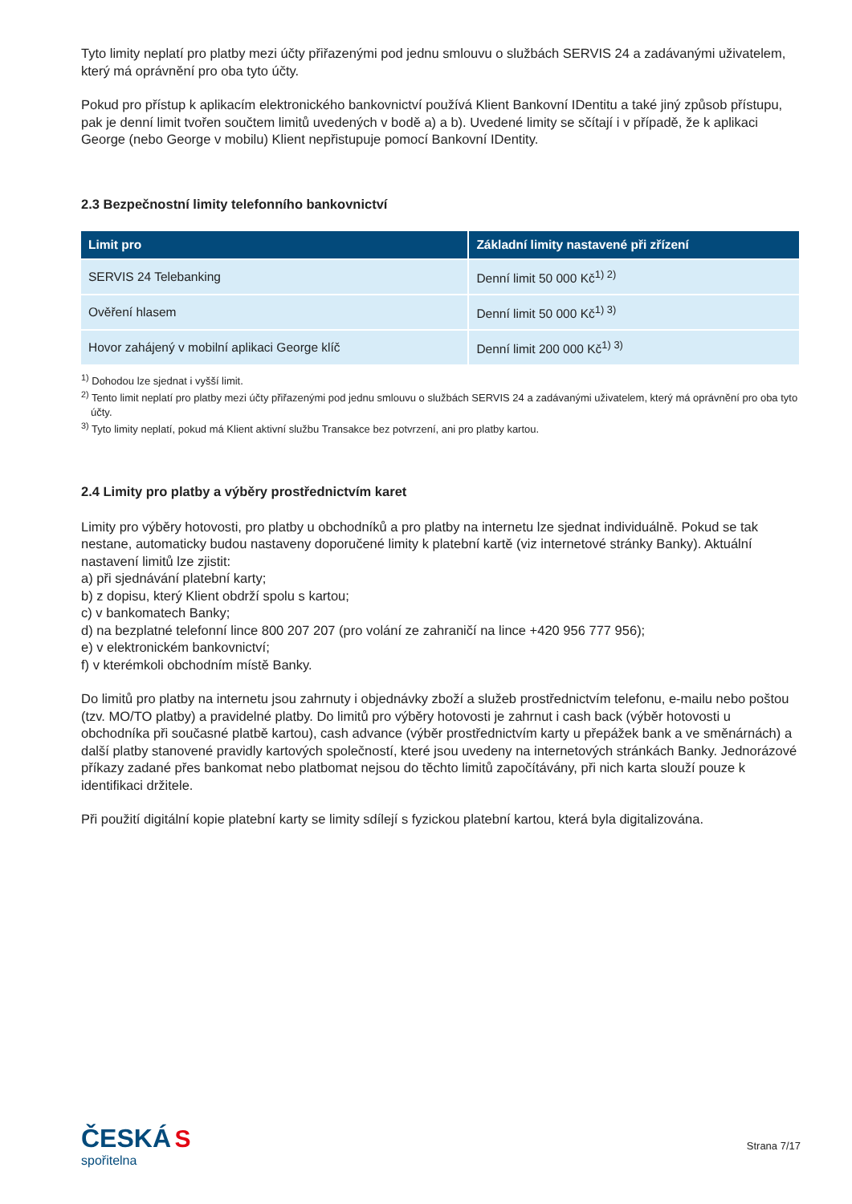Tyto limity neplatí pro platby mezi účty přiřazenými pod jednu smlouvu o službách SERVIS 24 a zadávanými uživatelem, který má oprávnění pro oba tyto účty.
Pokud pro přístup k aplikacím elektronického bankovnictví používá Klient Bankovní IDentitu a také jiný způsob přístupu, pak je denní limit tvořen součtem limitů uvedených v bodě a) a b). Uvedené limity se sčítají i v případě, že k aplikaci George (nebo George v mobilu) Klient nepřistupuje pomocí Bankovní IDentity.
2.3 Bezpečnostní limity telefonního bankovnictví
| Limit pro | Základní limity nastavené při zřízení |
| --- | --- |
| SERVIS 24 Telebanking | Denní limit 50 000 Kč<sup>1) 2)</sup> |
| Ověření hlasem | Denní limit 50 000 Kč<sup>1) 3)</sup> |
| Hovor zahájený v mobilní aplikaci George klíč | Denní limit 200 000 Kč<sup>1) 3)</sup> |
<sup>1)</sup> Dohodou lze sjednat i vyšší limit.
<sup>2)</sup> Tento limit neplatí pro platby mezi účty přiřazenými pod jednu smlouvu o službách SERVIS 24 a zadávanými uživatelem, který má oprávnění pro oba tyto účty.
<sup>3)</sup> Tyto limity neplatí, pokud má Klient aktivní službu Transakce bez potvrzení, ani pro platby kartou.
2.4 Limity pro platby a výběry prostřednictvím karet
Limity pro výběry hotovosti, pro platby u obchodníků a pro platby na internetu lze sjednat individuálně. Pokud se tak nestane, automaticky budou nastaveny doporučené limity k platební kartě (viz internetové stránky Banky). Aktuální nastavení limitů lze zjistit:
a) při sjednávání platební karty;
b) z dopisu, který Klient obdrží spolu s kartou;
c) v bankomatech Banky;
d) na bezplatné telefonní lince 800 207 207 (pro volání ze zahraničí na lince +420 956 777 956);
e) v elektronickém bankovnictví;
f) v kterémkoli obchodním místě Banky.
Do limitů pro platby na internetu jsou zahrnuty i objednávky zboží a služeb prostřednictvím telefonu, e-mailu nebo poštou (tzv. MO/TO platby) a pravidelné platby. Do limitů pro výběry hotovosti je zahrnut i cash back (výběr hotovosti u obchodníka při současné platbě kartou), cash advance (výběr prostřednictvím karty u přepážek bank a ve směnárnách) a další platby stanovené pravidly kartových společností, které jsou uvedeny na internetových stránkách Banky. Jednorázové příkazy zadané přes bankomat nebo platbomat nejsou do těchto limitů započítávány, při nich karta slouží pouze k identifikaci držitele.
Při použití digitální kopie platební karty se limity sdílejí s fyzickou platební kartou, která byla digitalizována.
ČESKÁ S
spořitelna
Strana 7/17